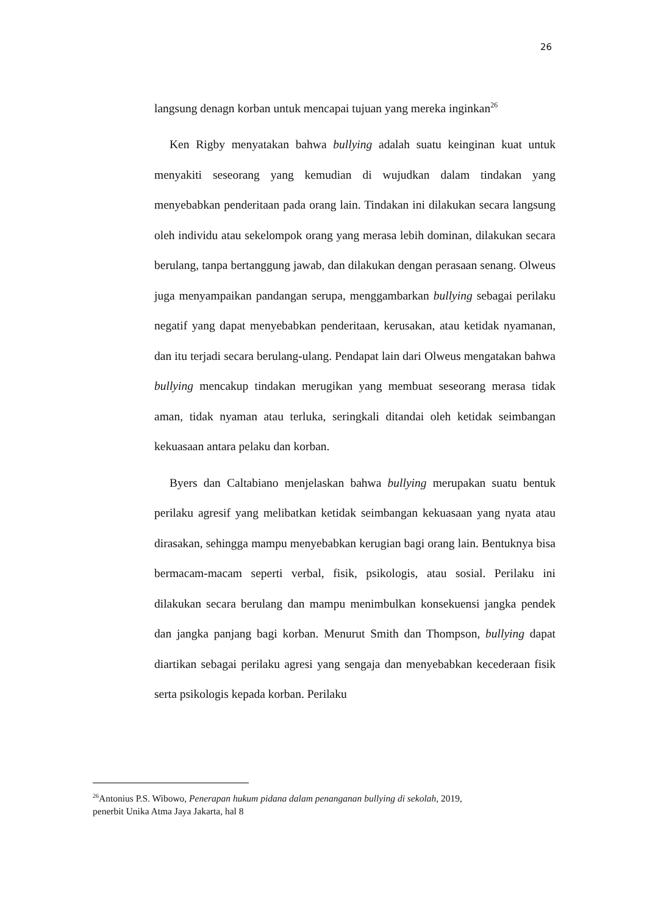26
langsung denagn korban untuk mencapai tujuan yang mereka inginkan<sup>26</sup>
Ken Rigby menyatakan bahwa bullying adalah suatu keinginan kuat untuk menyakiti seseorang yang kemudian di wujudkan dalam tindakan yang menyebabkan penderitaan pada orang lain. Tindakan ini dilakukan secara langsung oleh individu atau sekelompok orang yang merasa lebih dominan, dilakukan secara berulang, tanpa bertanggung jawab, dan dilakukan dengan perasaan senang. Olweus juga menyampaikan pandangan serupa, menggambarkan bullying sebagai perilaku negatif yang dapat menyebabkan penderitaan, kerusakan, atau ketidak nyamanan, dan itu terjadi secara berulang-ulang. Pendapat lain dari Olweus mengatakan bahwa bullying mencakup tindakan merugikan yang membuat seseorang merasa tidak aman, tidak nyaman atau terluka, seringkali ditandai oleh ketidak seimbangan kekuasaan antara pelaku dan korban.
Byers dan Caltabiano menjelaskan bahwa bullying merupakan suatu bentuk perilaku agresif yang melibatkan ketidak seimbangan kekuasaan yang nyata atau dirasakan, sehingga mampu menyebabkan kerugian bagi orang lain. Bentuknya bisa bermacam-macam seperti verbal, fisik, psikologis, atau sosial. Perilaku ini dilakukan secara berulang dan mampu menimbulkan konsekuensi jangka pendek dan jangka panjang bagi korban. Menurut Smith dan Thompson, bullying dapat diartikan sebagai perilaku agresi yang sengaja dan menyebabkan kecederaan fisik serta psikologis kepada korban. Perilaku
<sup>26</sup> Antonius P.S. Wibowo, Penerapan hukum pidana dalam penanganan bullying di sekolah, 2019,
penerbit Unika Atma Jaya Jakarta, hal 8